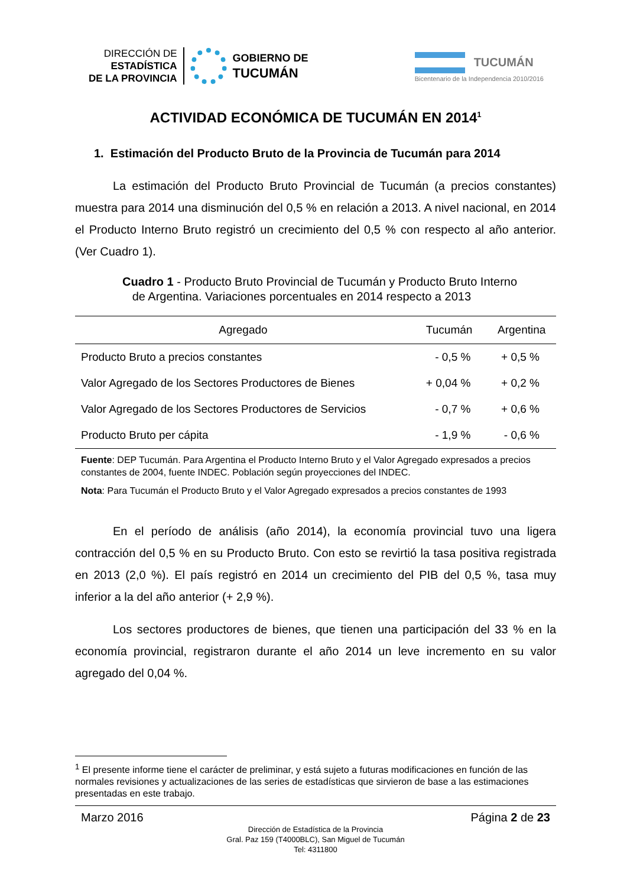DIRECCIÓN DE
ESTADÍSTICA
DE LA PROVINCIA
GOBIERNO DE
TUCUMÁN
TUCUMÁN
Bicentenario de la Independencia 2010/2016
ACTIVIDAD ECONÓMICA DE TUCUMÁN EN 2014<sup>1</sup>
1. Estimación del Producto Bruto de la Provincia de Tucumán para 2014
La estimación del Producto Bruto Provincial de Tucumán (a precios constantes) muestra para 2014 una disminución del 0,5 % en relación a 2013. A nivel nacional, en 2014 el Producto Interno Bruto registró un crecimiento del 0,5 % con respecto al año anterior. (Ver Cuadro 1).
Cuadro 1 - Producto Bruto Provincial de Tucumán y Producto Bruto Interno
de Argentina. Variaciones porcentuales en 2014 respecto a 2013
| Agregado | Tucumán | Argentina |
| --- | --- | --- |
| Producto Bruto a precios constantes | - 0,5 % | + 0,5 % |
| Valor Agregado de los Sectores Productores de Bienes | + 0,04 % | + 0,2 % |
| Valor Agregado de los Sectores Productores de Servicios | - 0,7 % | + 0,6 % |
| Producto Bruto per cápita | - 1,9 % | - 0,6 % |
Fuente: DEP Tucumán. Para Argentina el Producto Interno Bruto y el Valor Agregado expresados a precios constantes de 2004, fuente INDEC. Población según proyecciones del INDEC.
Nota: Para Tucumán el Producto Bruto y el Valor Agregado expresados a precios constantes de 1993
En el período de análisis (año 2014), la economía provincial tuvo una ligera contracción del 0,5 % en su Producto Bruto. Con esto se revirtió la tasa positiva registrada en 2013 (2,0 %). El país registró en 2014 un crecimiento del PIB del 0,5 %, tasa muy inferior a la del año anterior (+ 2,9 %).
Los sectores productores de bienes, que tienen una participación del 33 % en la economía provincial, registraron durante el año 2014 un leve incremento en su valor agregado del 0,04 %.
<sup>1</sup> El presente informe tiene el carácter de preliminar, y está sujeto a futuras modificaciones en función de las normales revisiones y actualizaciones de las series de estadísticas que sirvieron de base a las estimaciones presentadas en este trabajo.
Marzo 2016 Página 2 de 23
Dirección de Estadística de la Provincia
Gral. Paz 159 (T4000BLC), San Miguel de Tucumán
Tel: 4311800